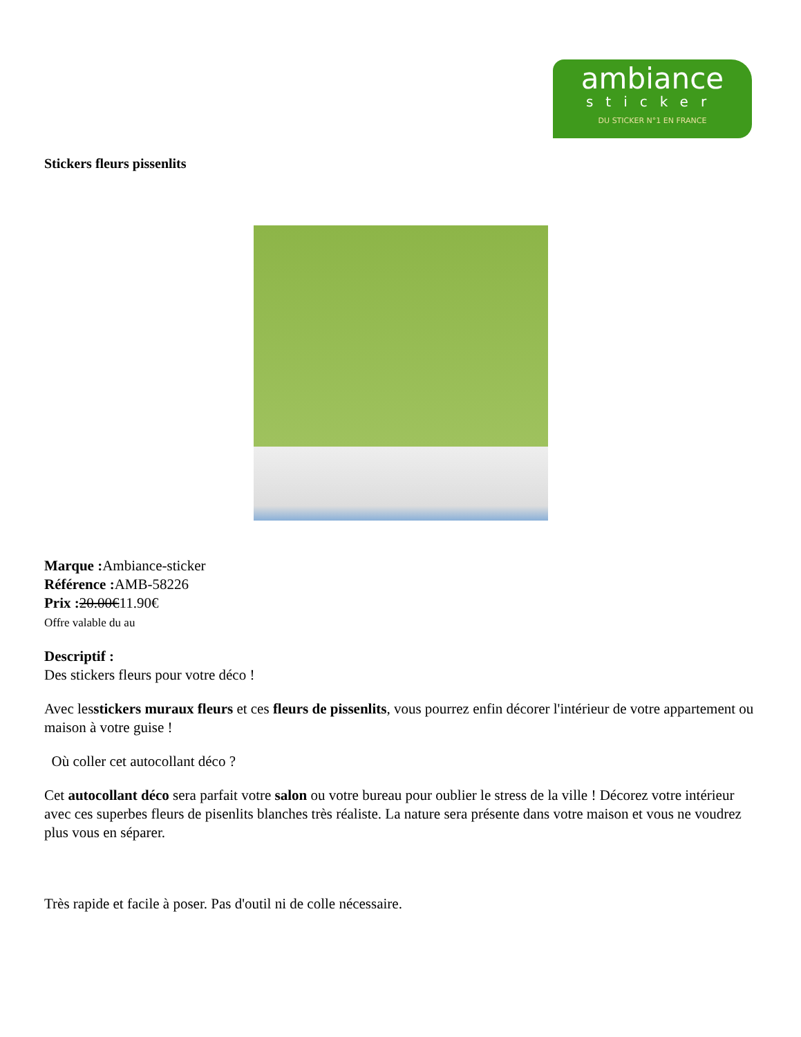ambiance
sticker
DU STICKER N°1 EN FRANCE
Stickers fleurs pissenlits
Marque : Ambiance-sticker
Référence : AMB-58226
Prix : 20.00€11.90€
Offre valable du au
Descriptif :
Des stickers fleurs pour votre déco !
Avec lesstickers muraux fleurs et ces fleurs de pissenlits, vous pourrez enfin décorer l'intérieur de votre appartement ou maison à votre guise !
Où coller cet autocollant déco ?
Cet autocollant déco sera parfait votre salon ou votre bureau pour oublier le stress de la ville ! Décorez votre intérieur avec ces superbes fleurs de pisenlits blanches très réaliste. La nature sera présente dans votre maison et vous ne voudrez plus vous en séparer.
Très rapide et facile à poser. Pas d'outil ni de colle nécessaire.